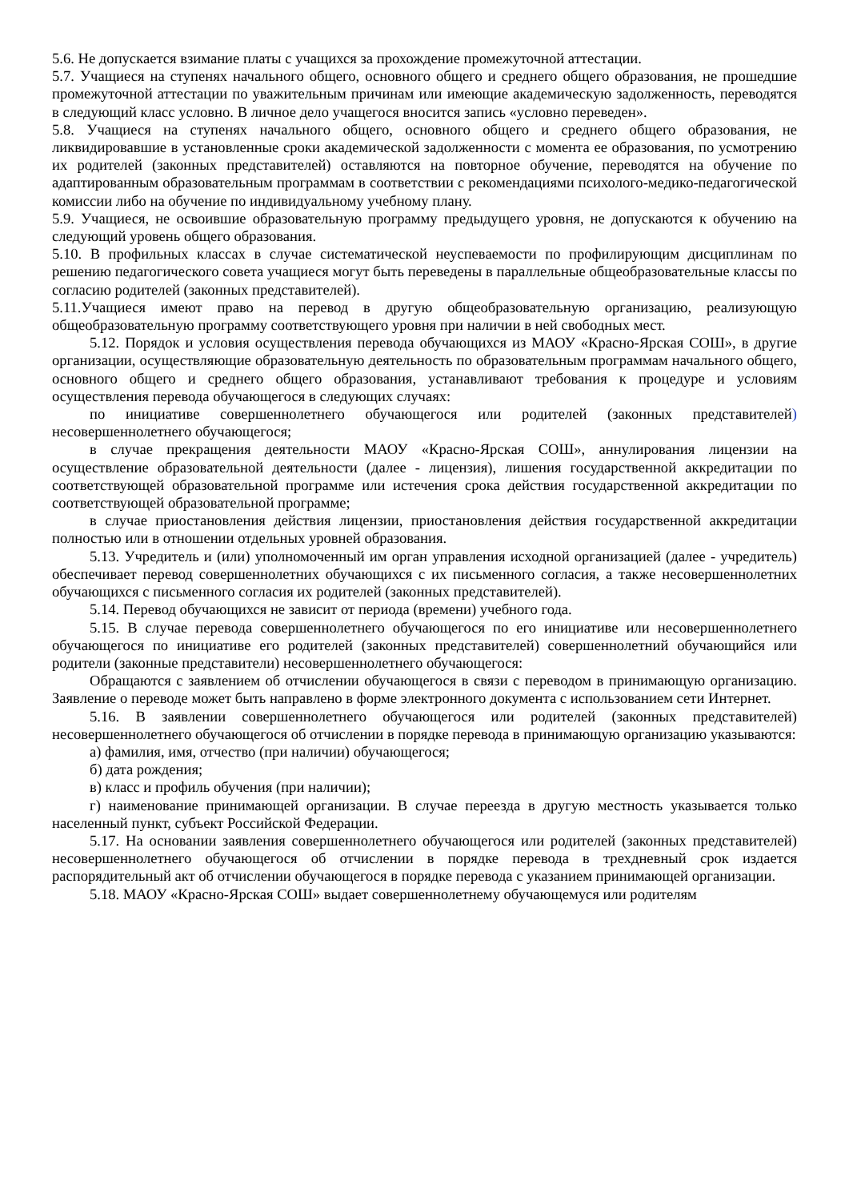5.6. Не допускается взимание платы с учащихся за прохождение промежуточной аттестации.
5.7. Учащиеся на ступенях начального общего, основного общего и среднего общего образования, не прошедшие промежуточной аттестации по уважительным причинам или имеющие академическую задолженность, переводятся в следующий класс условно. В личное дело учащегося вносится запись «условно переведен».
5.8. Учащиеся на ступенях начального общего, основного общего и среднего общего образования, не ликвидировавшие в установленные сроки академической задолженности с момента ее образования, по усмотрению их родителей (законных представителей) оставляются на повторное обучение, переводятся на обучение по адаптированным образовательным программам в соответствии с рекомендациями психолого-медико-педагогической комиссии либо на обучение по индивидуальному учебному плану.
5.9. Учащиеся, не освоившие образовательную программу предыдущего уровня, не допускаются к обучению на следующий уровень общего образования.
5.10. В профильных классах в случае систематической неуспеваемости по профилирующим дисциплинам по решению педагогического совета учащиеся могут быть переведены в параллельные общеобразовательные классы по согласию родителей (законных представителей).
5.11.Учащиеся имеют право на перевод в другую общеобразовательную организацию, реализующую общеобразовательную программу соответствующего уровня при наличии в ней свободных мест.
5.12. Порядок и условия осуществления перевода обучающихся из МАОУ «Красно-Ярская СОШ», в другие организации, осуществляющие образовательную деятельность по образовательным программам начального общего, основного общего и среднего общего образования, устанавливают требования к процедуре и условиям осуществления перевода обучающегося в следующих случаях:
по инициативе совершеннолетнего обучающегося или родителей (законных представителей) несовершеннолетнего обучающегося;
в случае прекращения деятельности МАОУ «Красно-Ярская СОШ», аннулирования лицензии на осуществление образовательной деятельности (далее - лицензия), лишения государственной аккредитации по соответствующей образовательной программе или истечения срока действия государственной аккредитации по соответствующей образовательной программе;
в случае приостановления действия лицензии, приостановления действия государственной аккредитации полностью или в отношении отдельных уровней образования.
5.13. Учредитель и (или) уполномоченный им орган управления исходной организацией (далее - учредитель) обеспечивает перевод совершеннолетних обучающихся с их письменного согласия, а также несовершеннолетних обучающихся с письменного согласия их родителей (законных представителей).
5.14. Перевод обучающихся не зависит от периода (времени) учебного года.
5.15. В случае перевода совершеннолетнего обучающегося по его инициативе или несовершеннолетнего обучающегося по инициативе его родителей (законных представителей) совершеннолетний обучающийся или родители (законные представители) несовершеннолетнего обучающегося:
Обращаются с заявлением об отчислении обучающегося в связи с переводом в принимающую организацию. Заявление о переводе может быть направлено в форме электронного документа с использованием сети Интернет.
5.16. В заявлении совершеннолетнего обучающегося или родителей (законных представителей) несовершеннолетнего обучающегося об отчислении в порядке перевода в принимающую организацию указываются:
а) фамилия, имя, отчество (при наличии) обучающегося;
б) дата рождения;
в) класс и профиль обучения (при наличии);
г) наименование принимающей организации. В случае переезда в другую местность указывается только населенный пункт, субъект Российской Федерации.
5.17. На основании заявления совершеннолетнего обучающегося или родителей (законных представителей) несовершеннолетнего обучающегося об отчислении в порядке перевода в трехдневный срок издается распорядительный акт об отчислении обучающегося в порядке перевода с указанием принимающей организации.
5.18. МАОУ «Красно-Ярская СОШ» выдает совершеннолетнему обучающемуся или родителям